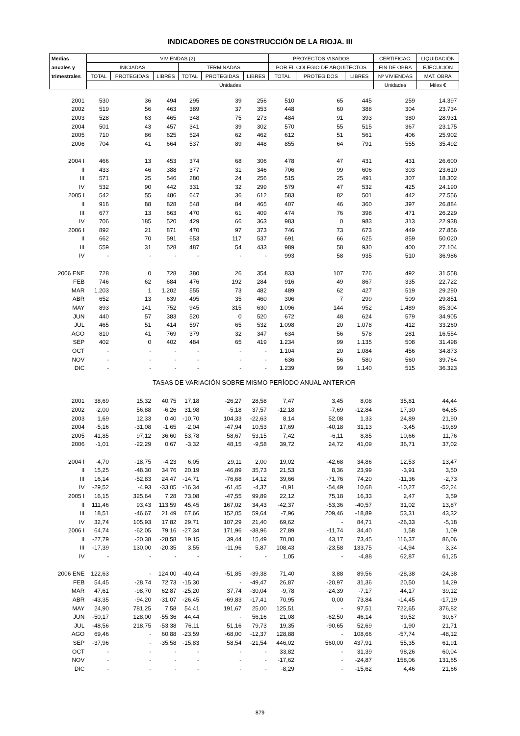INDICADORES DE CONSTRUCCIÓN DE LA RIOJA. III
| Medias | VIVIENDAS (2) | | | | | | PROYECTOS VISADOS | | | CERTIFICAC. | LIQUIDACIÓN |
| --- | --- | --- | --- | --- | --- | --- | --- | --- | --- | --- | --- |
| anuales y | INICIADAS | | | TERMINADAS | | | POR EL COLEGIO DE ARQUITECTOS | | | FIN DE OBRA | EJECUCIÓN |
| trimestrales | TOTAL | PROTEGIDAS | LIBRES | TOTAL | PROTEGIDAS | LIBRES | TOTAL | PROTEGIDOS | LIBRES | Nº VIVIENDAS | MAT. OBRA |
| | Unidades | | | | | | | | | Unidades | Miles € |
| 2001 | 530 | 36 | 494 | 295 | 39 | 256 | 510 | 65 | 445 | 259 | 14.397 |
| 2002 | 519 | 56 | 463 | 389 | 37 | 353 | 448 | 60 | 388 | 304 | 23.734 |
| 2003 | 528 | 63 | 465 | 348 | 75 | 273 | 484 | 91 | 393 | 380 | 28.931 |
| 2004 | 501 | 43 | 457 | 341 | 39 | 302 | 570 | 55 | 515 | 367 | 23.175 |
| 2005 | 710 | 86 | 625 | 524 | 62 | 462 | 612 | 51 | 561 | 406 | 25.902 |
| 2006 | 704 | 41 | 664 | 537 | 89 | 448 | 855 | 64 | 791 | 555 | 35.492 |
| 2004 I | 466 | 13 | 453 | 374 | 68 | 306 | 478 | 47 | 431 | 431 | 26.600 |
| II | 433 | 46 | 388 | 377 | 31 | 346 | 706 | 99 | 606 | 303 | 23.610 |
| III | 571 | 25 | 546 | 280 | 24 | 256 | 515 | 25 | 491 | 307 | 18.302 |
| IV | 532 | 90 | 442 | 331 | 32 | 299 | 579 | 47 | 532 | 425 | 24.190 |
| 2005 I | 542 | 55 | 486 | 647 | 36 | 612 | 583 | 82 | 501 | 442 | 27.556 |
| II | 916 | 88 | 828 | 548 | 84 | 465 | 407 | 46 | 360 | 397 | 26.884 |
| III | 677 | 13 | 663 | 470 | 61 | 409 | 474 | 76 | 398 | 471 | 26.229 |
| IV | 706 | 185 | 520 | 429 | 66 | 363 | 983 | 0 | 983 | 313 | 22.938 |
| 2006 I | 892 | 21 | 871 | 470 | 97 | 373 | 746 | 73 | 673 | 449 | 27.856 |
| II | 662 | 70 | 591 | 653 | 117 | 537 | 691 | 66 | 625 | 859 | 50.020 |
| III | 559 | 31 | 528 | 487 | 54 | 433 | 989 | 58 | 930 | 400 | 27.104 |
| IV | - | - | - | - | - | - | 993 | 58 | 935 | 510 | 36.986 |
| 2006 ENE | 728 | 0 | 728 | 380 | 26 | 354 | 833 | 107 | 726 | 492 | 31.558 |
| FEB | 746 | 62 | 684 | 476 | 192 | 284 | 916 | 49 | 867 | 335 | 22.722 |
| MAR | 1.203 | 1 | 1.202 | 555 | 73 | 482 | 489 | 62 | 427 | 519 | 29.290 |
| ABR | 652 | 13 | 639 | 495 | 35 | 460 | 306 | 7 | 299 | 509 | 29.851 |
| MAY | 893 | 141 | 752 | 945 | 315 | 630 | 1.096 | 144 | 952 | 1.489 | 85.304 |
| JUN | 440 | 57 | 383 | 520 | 0 | 520 | 672 | 48 | 624 | 579 | 34.905 |
| JUL | 465 | 51 | 414 | 597 | 65 | 532 | 1.098 | 20 | 1.078 | 412 | 33.260 |
| AGO | 810 | 41 | 769 | 379 | 32 | 347 | 634 | 56 | 578 | 281 | 16.554 |
| SEP | 402 | 0 | 402 | 484 | 65 | 419 | 1.234 | 99 | 1.135 | 508 | 31.498 |
| OCT | - | - | - | - | - | - | 1.104 | 20 | 1.084 | 456 | 34.873 |
| NOV | - | - | - | - | - | - | 636 | 56 | 580 | 560 | 39.764 |
| DIC | - | - | - | - | - | - | 1.239 | 99 | 1.140 | 515 | 36.323 |
| TASAS DE VARIACIÓN SOBRE MISMO PERÍODO ANUAL ANTERIOR | | | | | | | | | | | |
| 2001 | 38,69 | 15,32 | 40,75 | 17,18 | -26,27 | 28,58 | 7,47 | 3,45 | 8,08 | 35,81 | 44,44 |
| 2002 | -2,00 | 56,88 | -6,26 | 31,98 | -5,18 | 37,57 | -12,18 | -7,69 | -12,84 | 17,30 | 64,85 |
| 2003 | 1,69 | 12,33 | 0,40 | -10,70 | 104,33 | -22,63 | 8,14 | 52,08 | 1,33 | 24,89 | 21,90 |
| 2004 | -5,16 | -31,08 | -1,65 | -2,04 | -47,94 | 10,53 | 17,69 | -40,18 | 31,13 | -3,45 | -19,89 |
| 2005 | 41,85 | 97,12 | 36,60 | 53,78 | 58,67 | 53,15 | 7,42 | -6,11 | 8,85 | 10,66 | 11,76 |
| 2006 | -1,01 | -22,29 | 0,67 | -3,32 | 48,15 | -9,58 | 39,72 | 24,72 | 41,09 | 36,71 | 37,02 |
| 2004 I | -4,70 | -18,75 | -4,23 | 6,05 | 29,11 | 2,00 | 19,02 | -42,68 | 34,86 | 12,53 | 13,47 |
| II | 15,25 | -48,30 | 34,76 | 20,19 | -46,89 | 35,73 | 21,53 | 8,36 | 23,99 | -3,91 | 3,50 |
| III | 16,14 | -52,83 | 24,47 | -14,71 | -76,68 | 14,12 | 39,66 | -71,76 | 74,20 | -11,36 | -2,73 |
| IV | -29,52 | -4,93 | -33,05 | -16,34 | -61,45 | -4,37 | -0,91 | -54,49 | 10,68 | -10,27 | -52,24 |
| 2005 I | 16,15 | 325,64 | 7,28 | 73,08 | -47,55 | 99,89 | 22,12 | 75,18 | 16,33 | 2,47 | 3,59 |
| II | 111,46 | 93,43 | 113,59 | 45,45 | 167,02 | 34,43 | -42,37 | -53,36 | -40,57 | 31,02 | 13,87 |
| III | 18,51 | -46,67 | 21,49 | 67,66 | 152,05 | 59,64 | -7,96 | 209,46 | -18,89 | 53,31 | 43,32 |
| IV | 32,74 | 105,93 | 17,82 | 29,71 | 107,29 | 21,40 | 69,62 | - | 84,71 | -26,33 | -5,18 |
| 2006 I | 64,74 | -62,05 | 79,16 | -27,34 | 171,96 | -38,96 | 27,89 | -11,74 | 34,40 | 1,58 | 1,09 |
| II | -27,79 | -20,38 | -28,58 | 19,15 | 39,44 | 15,49 | 70,00 | 43,17 | 73,45 | 116,37 | 86,06 |
| III | -17,39 | 130,00 | -20,35 | 3,55 | -11,96 | 5,87 | 108,43 | -23,58 | 133,75 | -14,94 | 3,34 |
| IV | - | - | - | - | - | - | 1,05 | - | -4,88 | 62,87 | 61,25 |
| 2006 ENE | 122,63 | - | 124,00 | -40,44 | -51,85 | -39,38 | 71,40 | 3,88 | 89,56 | -28,38 | -24,38 |
| FEB | 54,45 | -28,74 | 72,73 | -15,30 | - | -49,47 | 26,87 | -20,97 | 31,36 | 20,50 | 14,29 |
| MAR | 47,61 | -98,70 | 62,87 | -25,20 | 37,74 | -30,04 | -9,78 | -24,39 | -7,17 | 44,17 | 39,12 |
| ABR | -43,35 | -94,20 | -31,07 | -26,45 | -69,83 | -17,41 | 70,95 | 0,00 | 73,84 | -14,45 | -17,19 |
| MAY | 24,90 | 781,25 | 7,58 | 54,41 | 191,67 | 25,00 | 125,51 | - | 97,51 | 722,65 | 376,82 |
| JUN | -50,17 | 128,00 | -55,36 | 44,44 | - | 56,16 | 21,08 | -62,50 | 46,14 | 39,52 | 30,67 |
| JUL | -48,56 | 218,75 | -53,38 | 76,11 | 51,16 | 79,73 | 19,35 | -90,65 | 52,69 | -1,90 | 21,71 |
| AGO | 69,46 | - | 60,88 | -23,59 | -68,00 | -12,37 | 128,88 | - | 108,66 | -57,74 | -48,12 |
| SEP | -37,96 | - | -35,58 | -15,83 | 58,54 | -21,54 | 446,02 | 560,00 | 437,91 | 55,35 | 61,91 |
| OCT | - | - | - | - | - | - | 33,82 | - | 31,39 | 98,26 | 60,04 |
| NOV | - | - | - | - | - | - | -17,62 | - | -24,87 | 158,06 | 131,65 |
| DIC | - | - | - | - | - | - | -8,29 | - | -15,62 | 4,46 | 21,66 |
879